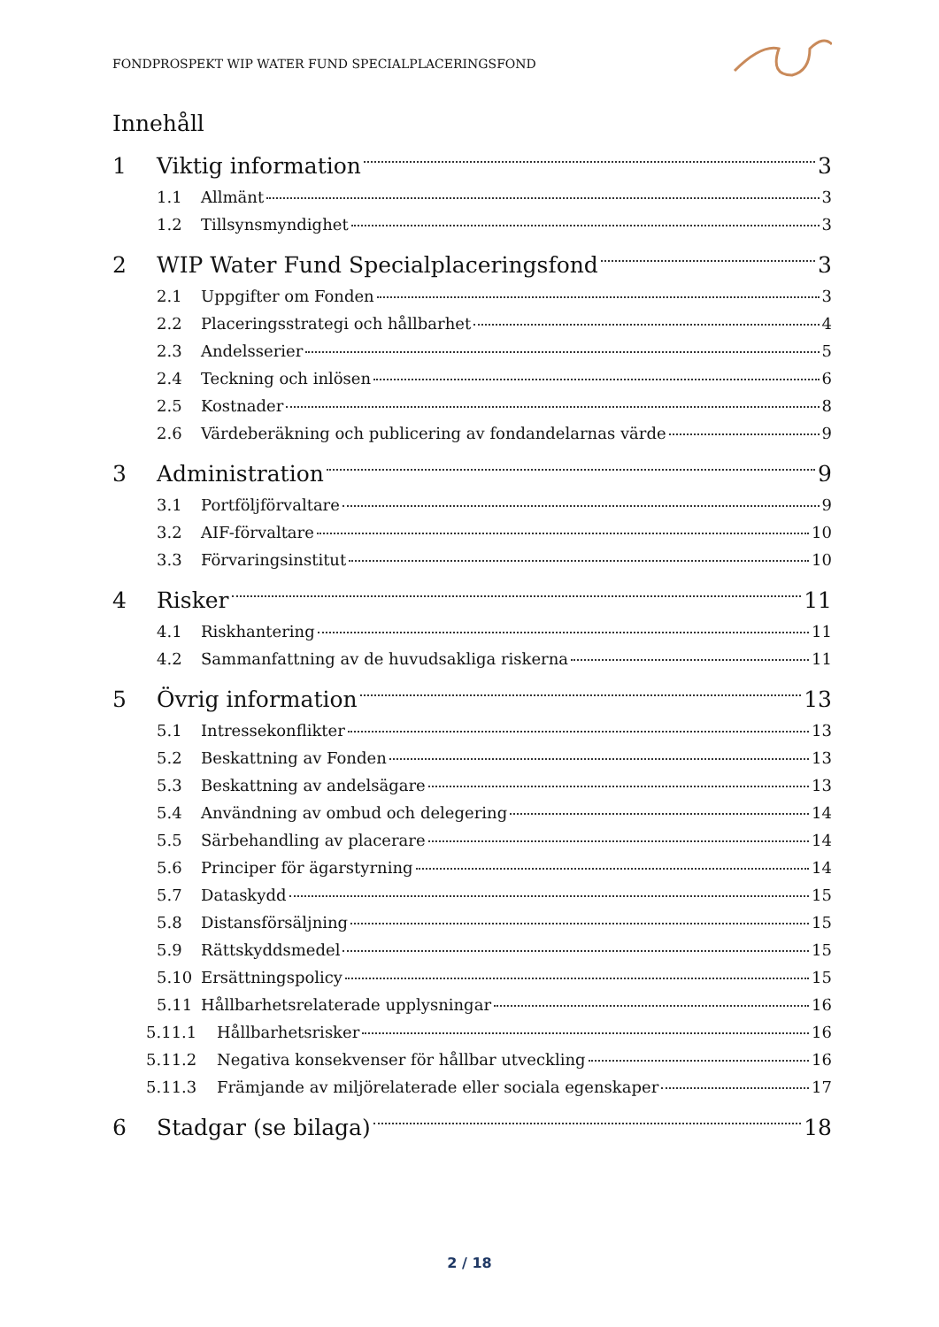FONDPROSPEKT WIP WATER FUND SPECIALPLACERINGSFOND
Innehåll
1 Viktig information 3
1.1 Allmänt 3
1.2 Tillsynsmyndighet 3
2 WIP Water Fund Specialplaceringsfond 3
2.1 Uppgifter om Fonden 3
2.2 Placeringsstrategi och hållbarhet 4
2.3 Andelsserier 5
2.4 Teckning och inlösen 6
2.5 Kostnader 8
2.6 Värdeberäkning och publicering av fondandelarnas värde 9
3 Administration 9
3.1 Portföljförvaltare 9
3.2 AIF-förvaltare 10
3.3 Förvaringsinstitut 10
4 Risker 11
4.1 Riskhantering 11
4.2 Sammanfattning av de huvudsakliga riskerna 11
5 Övrig information 13
5.1 Intressekonflikter 13
5.2 Beskattning av Fonden 13
5.3 Beskattning av andelsägare 13
5.4 Användning av ombud och delegering 14
5.5 Särbehandling av placerare 14
5.6 Principer för ägarstyrning 14
5.7 Dataskydd 15
5.8 Distansförsäljning 15
5.9 Rättskyddsmedel 15
5.10 Ersättningspolicy 15
5.11 Hållbarhetsrelaterade upplysningar 16
5.11.1 Hållbarhetsrisker 16
5.11.2 Negativa konsekvenser för hållbar utveckling 16
5.11.3 Främjande av miljörelaterade eller sociala egenskaper 17
6 Stadgar (se bilaga) 18
2 / 18